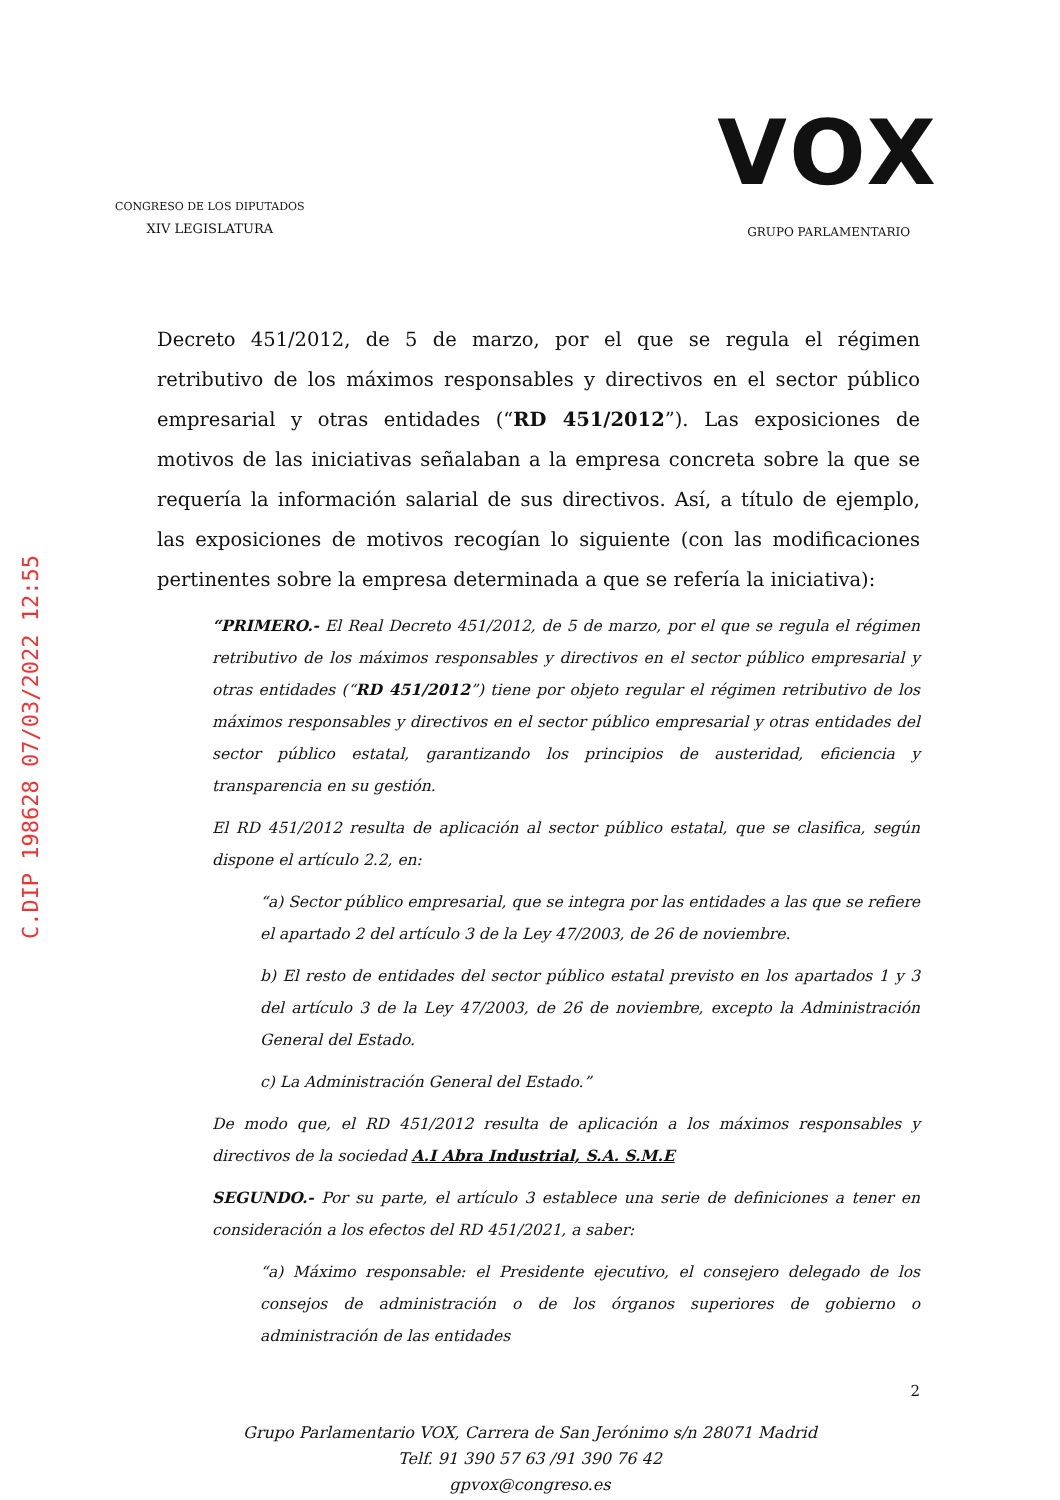C.DIP 198628 07/03/2022 12:55
CONGRESO DE LOS DIPUTADOS
XIV LEGISLATURA
VOX
GRUPO PARLAMENTARIO
Decreto 451/2012, de 5 de marzo, por el que se regula el régimen retributivo de los máximos responsables y directivos en el sector público empresarial y otras entidades (“RD 451/2012”). Las exposiciones de motivos de las iniciativas señalaban a la empresa concreta sobre la que se requería la información salarial de sus directivos. Así, a título de ejemplo, las exposiciones de motivos recogían lo siguiente (con las modificaciones pertinentes sobre la empresa determinada a que se refería la iniciativa):
“PRIMERO.- El Real Decreto 451/2012, de 5 de marzo, por el que se regula el régimen retributivo de los máximos responsables y directivos en el sector público empresarial y otras entidades (“RD 451/2012”) tiene por objeto regular el régimen retributivo de los máximos responsables y directivos en el sector público empresarial y otras entidades del sector público estatal, garantizando los principios de austeridad, eficiencia y transparencia en su gestión.
El RD 451/2012 resulta de aplicación al sector público estatal, que se clasifica, según dispone el artículo 2.2, en:
“a) Sector público empresarial, que se integra por las entidades a las que se refiere el apartado 2 del artículo 3 de la Ley 47/2003, de 26 de noviembre.
b) El resto de entidades del sector público estatal previsto en los apartados 1 y 3 del artículo 3 de la Ley 47/2003, de 26 de noviembre, excepto la Administración General del Estado.
c) La Administración General del Estado.”
De modo que, el RD 451/2012 resulta de aplicación a los máximos responsables y directivos de la sociedad A.I Abra Industrial, S.A. S.M.E
SEGUNDO.- Por su parte, el artículo 3 establece una serie de definiciones a tener en consideración a los efectos del RD 451/2021, a saber:
“a) Máximo responsable: el Presidente ejecutivo, el consejero delegado de los consejos de administración o de los órganos superiores de gobierno o administración de las entidades
2
Grupo Parlamentario VOX, Carrera de San Jerónimo s/n 28071 Madrid
Telf. 91 390 57 63 /91 390 76 42
gpvox@congreso.es